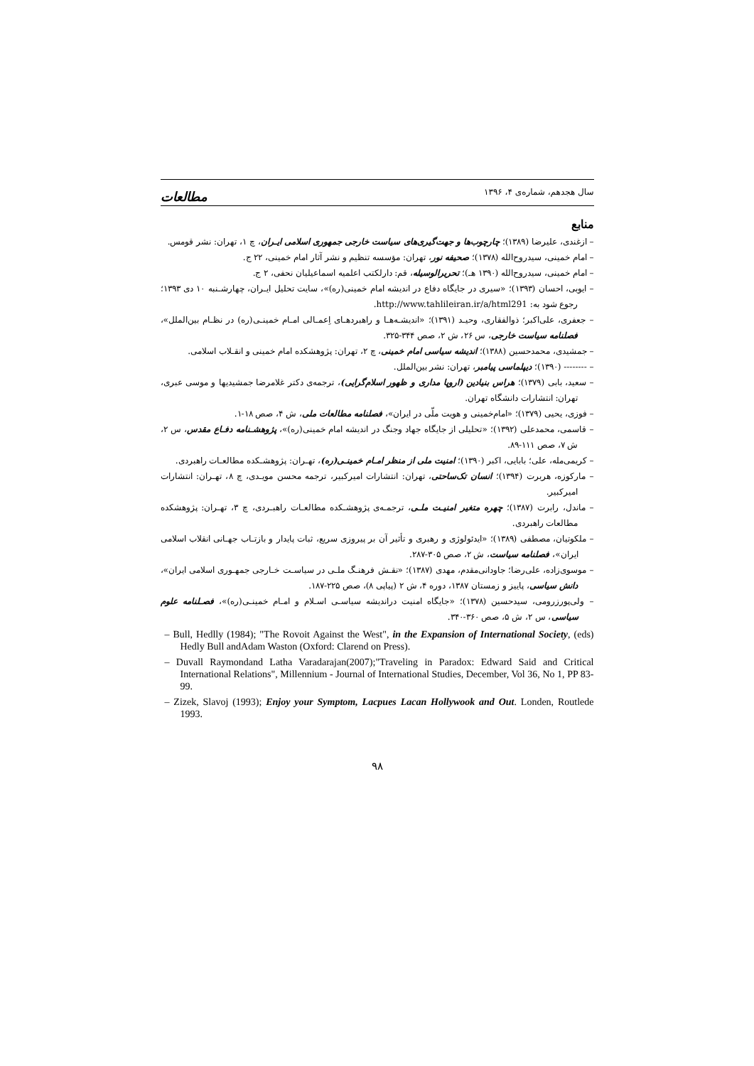سال هجدهم، شماره‌ی ۴، ۱۳۹۶ مطالعات
منابع
– ازغندی، علیرضا (۱۳۸۹)؛ چارچوب‌ها و جهت‌گیری‌های سیاست خارجی جمهوری اسلامی ایـران، چ ۱، تهران: نشر قومس.
– امام خمینی، سیدروح‌الله (۱۳۷۸)؛ صحیفه نور، تهران: مؤسسه تنظیم و نشر آثار امام خمینی، ۲۲ ج.
– امام خمینی، سیدروح‌الله (۱۳۹۰ هـ)؛ تحریرالوسیله، قم: دارلکتب اعلمیه اسماعیلیان نحفی، ۲ ج.
– ایوبی، احسان (۱۳۹۳)؛ «سیری در جایگاه دفاع در اندیشه امام خمینی(ره)»، سایت تحلیل ایـران، چهارشـنبه ۱۰ دی ۱۳۹۳؛ رجوع شود به: http://www.tahlileiran.ir/a/html291.
– جعفری، علی‌اکبر؛ ذوالفقاری، وحیـد (۱۳۹۱)؛ «اندیشـه‌هـا و راهبردهـای اِعمـالی امـام خمینـی(ره) در نظـام بین‌الملل»، فصلنامه سیاست خارجی، س ۲۶، ش ۲، صص ۳۴۴-۳۲۵.
– جمشیدی، محمدحسین (۱۳۸۸)؛ اندیشه سیاسی امام خمینی، چ ۲، تهران: پژوهشکده امام خمینی و انقـلاب اسلامی.
– -------- (۱۳۹۰)؛ دیپلماسی پیامبر، تهران: نشر بین‌الملل.
– سعید، بابی (۱۳۷۹)؛ هراس بنیادین (اروپا مداری و ظهور اسلام‌گرایی)، ترجمه‌ی دکتر غلامرضا جمشیدیها و موسی عبری، تهران: انتشارات دانشگاه تهران.
– فوزی، یحیی (۱۳۷۹)؛ «امام‌خمینی و هویت ملّی در ایران»، فصلنامه مطالعات ملی، ش ۴، صص ۱۸-۱.
– قاسمی، محمدعلی (۱۳۹۲)؛ «تحلیلی از جایگاه جهاد وجنگ در اندیشه امام خمینی(ره)»، پژوهشـنامه دفـاع مقدس، س ۲، ش ۷، صص ۱۱۱-۸۹.
– کریمی‌مله، علی؛ بابایی، اکبر (۱۳۹۰)؛ امنیت ملی از منظر امـام خمینـی(ره)، تهـران: پژوهشـکده مطالعـات راهبردی.
– مارکوزه، هربرت (۱۳۹۴)؛ انسان تک‌ساحتی، تهران: انتشارات امیرکبیر، ترجمه محسن مویـدی، چ ۸، تهـران: انتشارات امیرکبیر.
– ماندل، رابرت (۱۳۸۷)؛ چهره متغیر امنیـت ملـی، ترجمـه‌ی پژوهشـکده مطالعـات راهبـردی، چ ۳، تهـران: پژوهشکده مطالعات راهبردی.
– ملکوتیان، مصطفی (۱۳۸۹)؛ «ایدئولوژی و رهبری و تأثیر آن بر پیروزی سریع، ثبات پایدار و بازتـاب جهـانی انقلاب اسلامی ایران»، فصلنامه سیاست، ش ۲، صص ۳۰۵-۲۸۷.
– موسوی‌زاده، علی‌رضا؛ جاودانی‌مقدم، مهدی (۱۳۸۷)؛ «نقـش فرهنـگ ملـی در سیاسـت خـارجی جمهـوری اسلامی ایران»، دانش سیاسی، پاییز و زمستان ۱۳۸۷، دوره ۴، ش ۲ (پیاپی ۸)، صص ۲۲۵-۱۸۷.
– ولی‌پورزرومی، سیدحسین (۱۳۷۸)؛ «جایگاه امنیت دراندیشه سیاسـی اسـلام و امـام خمینـی(ره)»، فصـلنامه علوم سیاسی، س ۲، ش ۵، صص ۳۶۰-۳۴۰.
– Bull, Hedlly (1984); "The Rovoit Against the West", in the Expansion of International Society, (eds) Hedly Bull andAdam Waston (Oxford: Clarend on Press).
– Duvall Raymondand Latha Varadarajan(2007);"Traveling in Paradox: Edward Said and Critical International Relations", Millennium - Journal of International Studies, December, Vol 36, No 1, PP 83-99.
– Zizek, Slavoj (1993); Enjoy your Symptom, Lacpues Lacan Hollywook and Out. Londen, Routlede 1993.
۹۸